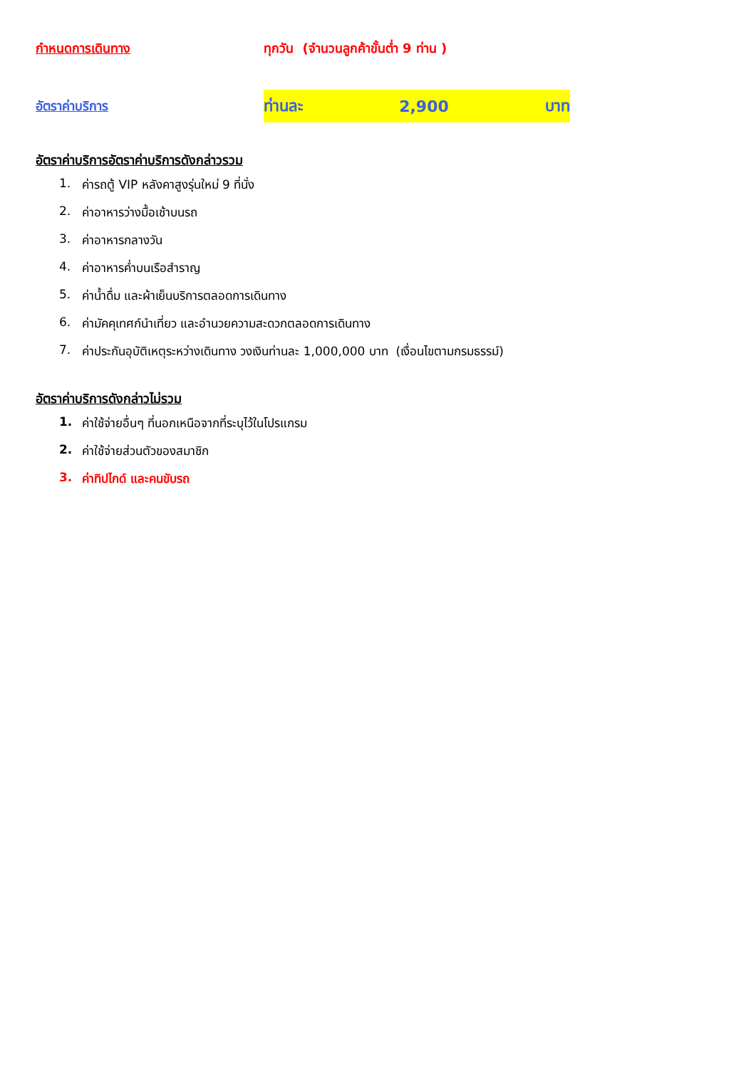กำหนดการเดินทาง
ทุกวัน (จำนวนลูกค้าขั้นต่ำ 9 ท่าน )
อัตราค่าบริการ
ท่านละ 2,900 บาท
อัตราค่าบริการอัตราค่าบริการดังกล่าวรวม
1. ค่ารถตู้ VIP หลังคาสูงรุ่นใหม่ 9 ที่นั่ง
2. ค่าอาหารว่างมื้อเช้าบนรถ
3. ค่าอาหารกลางวัน
4. ค่าอาหารค่ำบนเรือสำราญ
5. ค่าน้ำดื่ม และผ้าเย็นบริการตลอดการเดินทาง
6. ค่ามัคคุเทศก์นำเที่ยว และอำนวยความสะดวกตลอดการเดินทาง
7. ค่าประกันอุบัติเหตุระหว่างเดินทาง วงเงินท่านละ 1,000,000 บาท (เงื่อนไขตามกรมธรรม์)
อัตราค่าบริการดังกล่าวไม่รวม
1. ค่าใช้จ่ายอื่นๆ ที่นอกเหนือจากที่ระบุไว้ในโปรแกรม
2. ค่าใช้จ่ายส่วนตัวของสมาชิก
3. ค่าทิปไกด์ และคนขับรถ